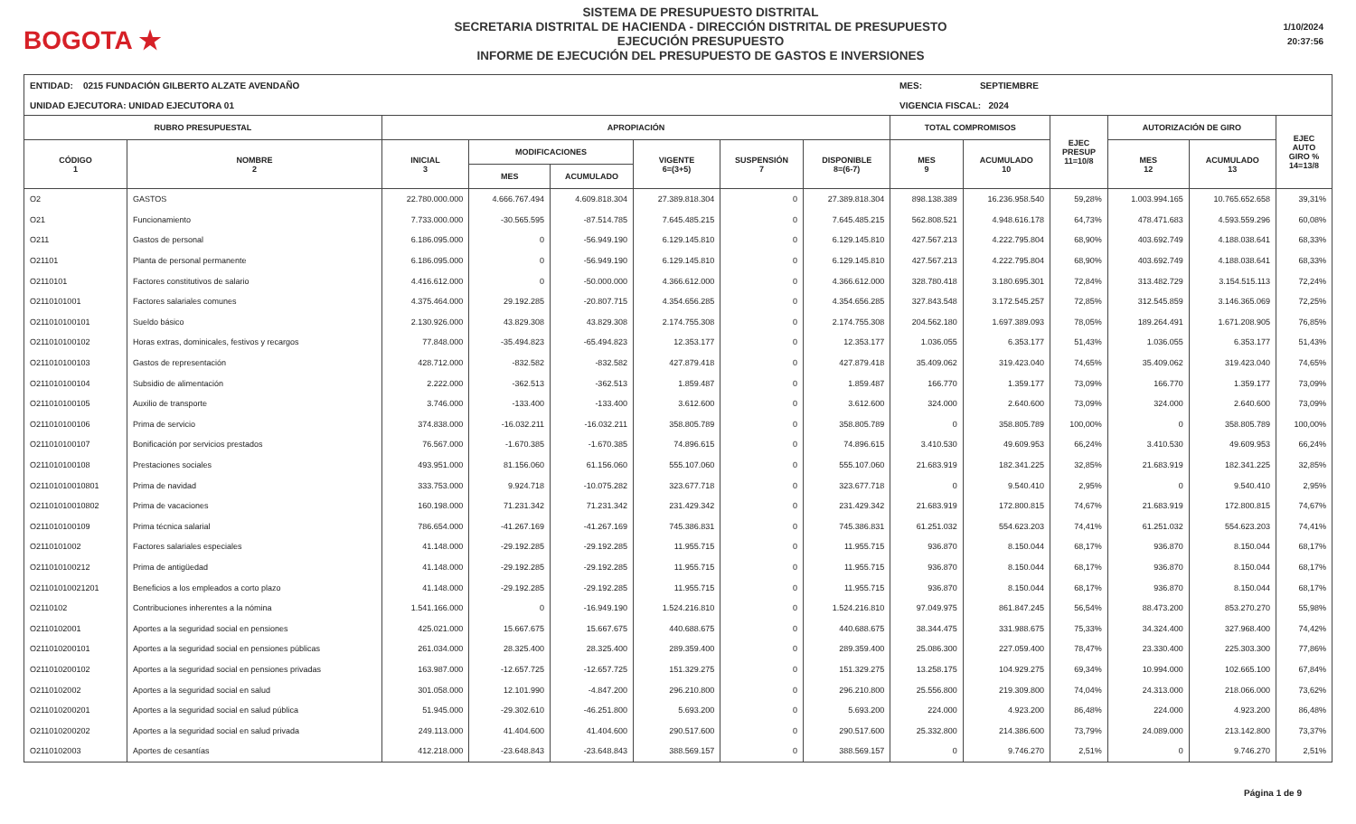BOGOTA ★
SISTEMA DE PRESUPUESTO DISTRITAL
SECRETARIA DISTRITAL DE HACIENDA - DIRECCIÓN DISTRITAL DE PRESUPUESTO
EJECUCIÓN PRESUPUESTO
INFORME DE EJECUCIÓN DEL PRESUPUESTO DE GASTOS E INVERSIONES
1/10/2024
20:37:56
| ENTIDAD: 0215 FUNDACIÓN GILBERTO ALZATE AVENDAÑO | MES: SEPTIEMBRE |
| UNIDAD EJECUTORA: UNIDAD EJECUTORA 01 | VIGENCIA FISCAL: 2024 |
| RUBRO PRESUPUESTAL | | APROPIACIÓN | | | | | | TOTAL COMPROMISOS | | EJEC PRESUP 11=10/8 | AUTORIZACIÓN DE GIRO | | EJEC AUTO GIRO % 14=13/8 |
| --- | --- | --- | --- | --- | --- | --- | --- | --- | --- | --- | --- | --- | --- |
| CÓDIGO 1 | NOMBRE 2 | INICIAL 3 | MODIFICACIONES | | VIGENTE 6=(3+5) | SUSPENSIÓN 7 | DISPONIBLE 8=(6-7) | MES 9 | ACUMULADO 10 | | MES 12 | ACUMULADO 13 | |
| | | | MES | ACUMULADO | | | | | | | | | |
| O2 | GASTOS | 22.780.000.000 | 4.666.767.494 | 4.609.818.304 | 27.389.818.304 | 0 | 27.389.818.304 | 898.138.389 | 16.236.958.540 | 59,28% | 1.003.994.165 | 10.765.652.658 | 39,31% |
| O21 | Funcionamiento | 7.733.000.000 | -30.565.595 | -87.514.785 | 7.645.485.215 | 0 | 7.645.485.215 | 562.808.521 | 4.948.616.178 | 64,73% | 478.471.683 | 4.593.559.296 | 60,08% |
| O211 | Gastos de personal | 6.186.095.000 | 0 | -56.949.190 | 6.129.145.810 | 0 | 6.129.145.810 | 427.567.213 | 4.222.795.804 | 68,90% | 403.692.749 | 4.188.038.641 | 68,33% |
| O21101 | Planta de personal permanente | 6.186.095.000 | 0 | -56.949.190 | 6.129.145.810 | 0 | 6.129.145.810 | 427.567.213 | 4.222.795.804 | 68,90% | 403.692.749 | 4.188.038.641 | 68,33% |
| O2110101 | Factores constitutivos de salario | 4.416.612.000 | 0 | -50.000.000 | 4.366.612.000 | 0 | 4.366.612.000 | 328.780.418 | 3.180.695.301 | 72,84% | 313.482.729 | 3.154.515.113 | 72,24% |
| O2110101001 | Factores salariales comunes | 4.375.464.000 | 29.192.285 | -20.807.715 | 4.354.656.285 | 0 | 4.354.656.285 | 327.843.548 | 3.172.545.257 | 72,85% | 312.545.859 | 3.146.365.069 | 72,25% |
| O211010100101 | Sueldo básico | 2.130.926.000 | 43.829.308 | 43.829.308 | 2.174.755.308 | 0 | 2.174.755.308 | 204.562.180 | 1.697.389.093 | 78,05% | 189.264.491 | 1.671.208.905 | 76,85% |
| O211010100102 | Horas extras, dominicales, festivos y recargos | 77.848.000 | -35.494.823 | -65.494.823 | 12.353.177 | 0 | 12.353.177 | 1.036.055 | 6.353.177 | 51,43% | 1.036.055 | 6.353.177 | 51,43% |
| O211010100103 | Gastos de representación | 428.712.000 | -832.582 | -832.582 | 427.879.418 | 0 | 427.879.418 | 35.409.062 | 319.423.040 | 74,65% | 35.409.062 | 319.423.040 | 74,65% |
| O211010100104 | Subsidio de alimentación | 2.222.000 | -362.513 | -362.513 | 1.859.487 | 0 | 1.859.487 | 166.770 | 1.359.177 | 73,09% | 166.770 | 1.359.177 | 73,09% |
| O211010100105 | Auxilio de transporte | 3.746.000 | -133.400 | -133.400 | 3.612.600 | 0 | 3.612.600 | 324.000 | 2.640.600 | 73,09% | 324.000 | 2.640.600 | 73,09% |
| O211010100106 | Prima de servicio | 374.838.000 | -16.032.211 | -16.032.211 | 358.805.789 | 0 | 358.805.789 | 0 | 358.805.789 | 100,00% | 0 | 358.805.789 | 100,00% |
| O211010100107 | Bonificación por servicios prestados | 76.567.000 | -1.670.385 | -1.670.385 | 74.896.615 | 0 | 74.896.615 | 3.410.530 | 49.609.953 | 66,24% | 3.410.530 | 49.609.953 | 66,24% |
| O211010100108 | Prestaciones sociales | 493.951.000 | 81.156.060 | 61.156.060 | 555.107.060 | 0 | 555.107.060 | 21.683.919 | 182.341.225 | 32,85% | 21.683.919 | 182.341.225 | 32,85% |
| O21101010010801 | Prima de navidad | 333.753.000 | 9.924.718 | -10.075.282 | 323.677.718 | 0 | 323.677.718 | 0 | 9.540.410 | 2,95% | 0 | 9.540.410 | 2,95% |
| O21101010010802 | Prima de vacaciones | 160.198.000 | 71.231.342 | 71.231.342 | 231.429.342 | 0 | 231.429.342 | 21.683.919 | 172.800.815 | 74,67% | 21.683.919 | 172.800.815 | 74,67% |
| O211010100109 | Prima técnica salarial | 786.654.000 | -41.267.169 | -41.267.169 | 745.386.831 | 0 | 745.386.831 | 61.251.032 | 554.623.203 | 74,41% | 61.251.032 | 554.623.203 | 74,41% |
| O2110101002 | Factores salariales especiales | 41.148.000 | -29.192.285 | -29.192.285 | 11.955.715 | 0 | 11.955.715 | 936.870 | 8.150.044 | 68,17% | 936.870 | 8.150.044 | 68,17% |
| O211010100212 | Prima de antigüedad | 41.148.000 | -29.192.285 | -29.192.285 | 11.955.715 | 0 | 11.955.715 | 936.870 | 8.150.044 | 68,17% | 936.870 | 8.150.044 | 68,17% |
| O21101010021201 | Beneficios a los empleados a corto plazo | 41.148.000 | -29.192.285 | -29.192.285 | 11.955.715 | 0 | 11.955.715 | 936.870 | 8.150.044 | 68,17% | 936.870 | 8.150.044 | 68,17% |
| O2110102 | Contribuciones inherentes a la nómina | 1.541.166.000 | 0 | -16.949.190 | 1.524.216.810 | 0 | 1.524.216.810 | 97.049.975 | 861.847.245 | 56,54% | 88.473.200 | 853.270.270 | 55,98% |
| O2110102001 | Aportes a la seguridad social en pensiones | 425.021.000 | 15.667.675 | 15.667.675 | 440.688.675 | 0 | 440.688.675 | 38.344.475 | 331.988.675 | 75,33% | 34.324.400 | 327.968.400 | 74,42% |
| O211010200101 | Aportes a la seguridad social en pensiones públicas | 261.034.000 | 28.325.400 | 28.325.400 | 289.359.400 | 0 | 289.359.400 | 25.086.300 | 227.059.400 | 78,47% | 23.330.400 | 225.303.300 | 77,86% |
| O211010200102 | Aportes a la seguridad social en pensiones privadas | 163.987.000 | -12.657.725 | -12.657.725 | 151.329.275 | 0 | 151.329.275 | 13.258.175 | 104.929.275 | 69,34% | 10.994.000 | 102.665.100 | 67,84% |
| O2110102002 | Aportes a la seguridad social en salud | 301.058.000 | 12.101.990 | -4.847.200 | 296.210.800 | 0 | 296.210.800 | 25.556.800 | 219.309.800 | 74,04% | 24.313.000 | 218.066.000 | 73,62% |
| O211010200201 | Aportes a la seguridad social en salud pública | 51.945.000 | -29.302.610 | -46.251.800 | 5.693.200 | 0 | 5.693.200 | 224.000 | 4.923.200 | 86,48% | 224.000 | 4.923.200 | 86,48% |
| O211010200202 | Aportes a la seguridad social en salud privada | 249.113.000 | 41.404.600 | 41.404.600 | 290.517.600 | 0 | 290.517.600 | 25.332.800 | 214.386.600 | 73,79% | 24.089.000 | 213.142.800 | 73,37% |
| O2110102003 | Aportes de cesantías | 412.218.000 | -23.648.843 | -23.648.843 | 388.569.157 | 0 | 388.569.157 | 0 | 9.746.270 | 2,51% | 0 | 9.746.270 | 2,51% |
Página 1 de 9